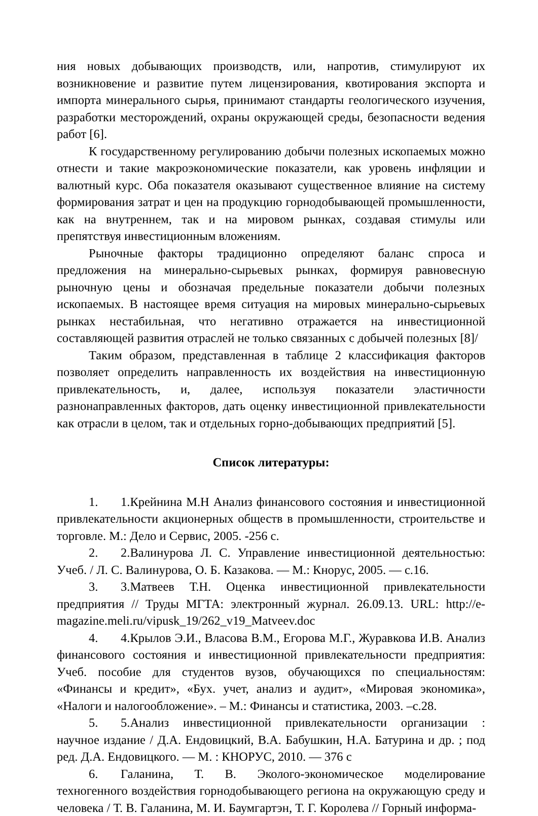ния новых добывающих производств, или, напротив, стимулируют их возникновение и развитие путем лицензирования, квотирования экспорта и импорта минерального сырья, принимают стандарты геологического изучения, разработки месторождений, охраны окружающей среды, безопасности ведения работ [6].
К государственному регулированию добычи полезных ископаемых можно отнести и такие макроэкономические показатели, как уровень инфляции и валютный курс. Оба показателя оказывают существенное влияние на систему формирования затрат и цен на продукцию горнодобывающей промышленности, как на внутреннем, так и на мировом рынках, создавая стимулы или препятствуя инвестиционным вложениям.
Рыночные факторы традиционно определяют баланс спроса и предложения на минерально-сырьевых рынках, формируя равновесную рыночную цены и обозначая предельные показатели добычи полезных ископаемых. В настоящее время ситуация на мировых минерально-сырьевых рынках нестабильная, что негативно отражается на инвестиционной составляющей развития отраслей не только связанных с добычей полезных [8]/
Таким образом, представленная в таблице 2 классификация факторов позволяет определить направленность их воздействия на инвестиционную привлекательность, и, далее, используя показатели эластичности разнонаправленных факторов, дать оценку инвестиционной привлекательности как отрасли в целом, так и отдельных горно-добывающих предприятий [5].
Список литературы:
1. 1.Крейнина М.Н Анализ финансового состояния и инвестиционной привлекательности акционерных обществ в промышленности, строительстве и торговле. М.: Дело и Сервис, 2005. -256 с.
2. 2.Валинурова Л. С. Управление инвестиционной деятельностью: Учеб. / Л. С. Валинурова, О. Б. Казакова. — М.: Кнорус, 2005. — с.16.
3. 3.Матвеев Т.Н. Оценка инвестиционной привлекательности предприятия // Труды МГТА: электронный журнал. 26.09.13. URL: http://e-magazine.meli.ru/vipusk_19/262_v19_Matveev.doc
4. 4.Крылов Э.И., Власова В.М., Егорова М.Г., Журавкова И.В. Анализ финансового состояния и инвестиционной привлекательности предприятия: Учеб. пособие для студентов вузов, обучающихся по специальностям: «Финансы и кредит», «Бух. учет, анализ и аудит», «Мировая экономика», «Налоги и налогообложение». – М.: Финансы и статистика, 2003. –с.28.
5. 5.Анализ инвестиционной привлекательности организации : научное издание / Д.А. Ендовицкий, В.А. Бабушкин, Н.А. Батурина и др. ; под ред. Д.А. Ендовицкого. — М. : КНОРУС, 2010. — 376 с
6. Галанина, Т. В. Эколого-экономическое моделирование техногенного воздействия горнодобывающего региона на окружающую среду и человека / Т. В. Галанина, М. И. Баумгартэн, Т. Г. Королева // Горный информа-